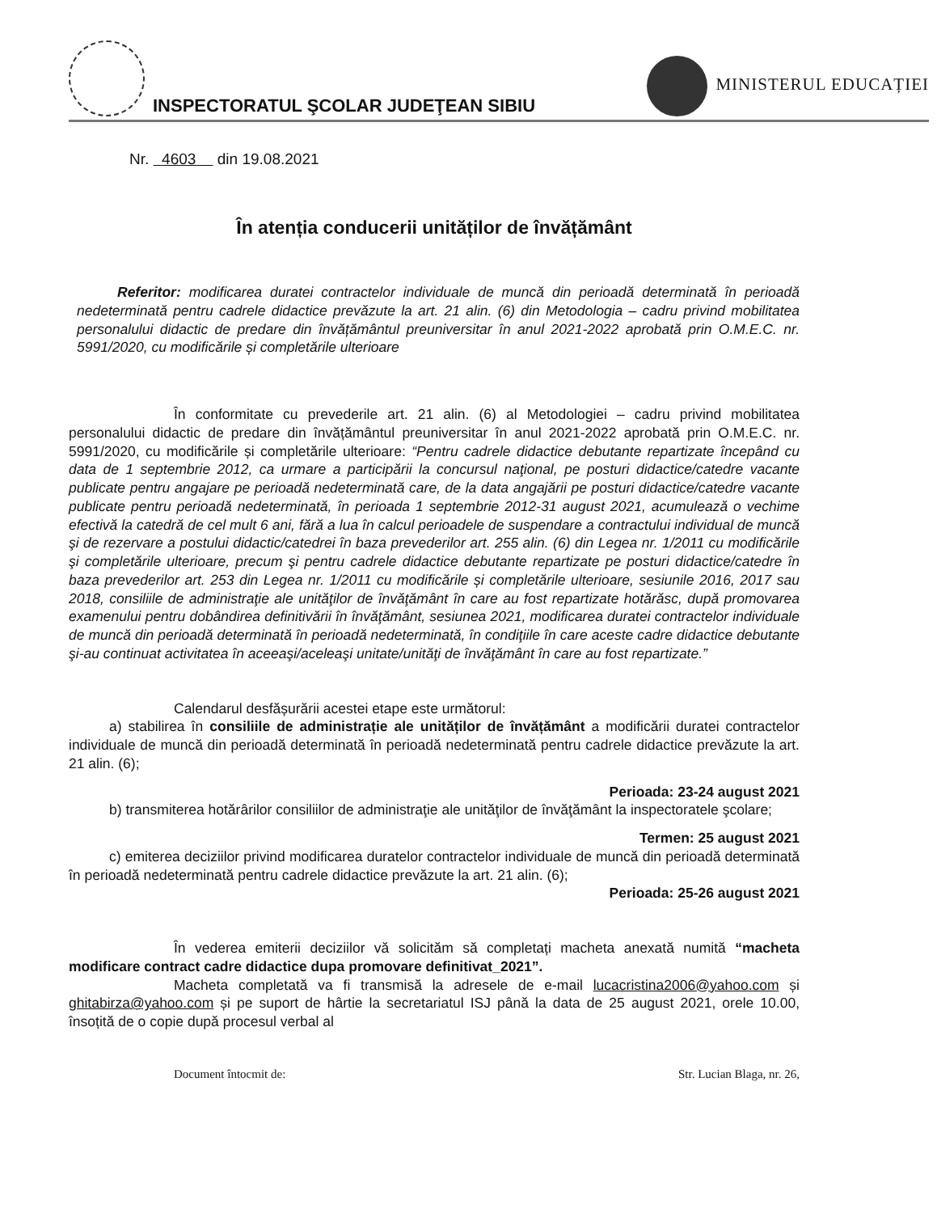INSPECTORATUL ŞCOLAR JUDEŢEAN SIBIU
MINISTERUL EDUCAȚIEI
Nr. 4603 din 19.08.2021
În atenția conducerii unităților de învățământ
Referitor: modificarea duratei contractelor individuale de muncă din perioadă determinată în perioadă nedeterminată pentru cadrele didactice prevăzute la art. 21 alin. (6) din Metodologia – cadru privind mobilitatea personalului didactic de predare din învățământul preuniversitar în anul 2021-2022 aprobată prin O.M.E.C. nr. 5991/2020, cu modificările și completările ulterioare
În conformitate cu prevederile art. 21 alin. (6) al Metodologiei – cadru privind mobilitatea personalului didactic de predare din învățământul preuniversitar în anul 2021-2022 aprobată prin O.M.E.C. nr. 5991/2020, cu modificările și completările ulterioare: “Pentru cadrele didactice debutante repartizate începând cu data de 1 septembrie 2012, ca urmare a participării la concursul naţional, pe posturi didactice/catedre vacante publicate pentru angajare pe perioadă nedeterminată care, de la data angajării pe posturi didactice/catedre vacante publicate pentru perioadă nedeterminată, în perioada 1 septembrie 2012-31 august 2021, acumulează o vechime efectivă la catedră de cel mult 6 ani, fără a lua în calcul perioadele de suspendare a contractului individual de muncă şi de rezervare a postului didactic/catedrei în baza prevederilor art. 255 alin. (6) din Legea nr. 1/2011 cu modificările şi completările ulterioare, precum şi pentru cadrele didactice debutante repartizate pe posturi didactice/catedre în baza prevederilor art. 253 din Legea nr. 1/2011 cu modificările și completările ulterioare, sesiunile 2016, 2017 sau 2018, consiliile de administraţie ale unităţilor de învăţământ în care au fost repartizate hotărăsc, după promovarea examenului pentru dobândirea definitivării în învăţământ, sesiunea 2021, modificarea duratei contractelor individuale de muncă din perioadă determinată în perioadă nedeterminată, în condiţiile în care aceste cadre didactice debutante şi-au continuat activitatea în aceeaşi/aceleaşi unitate/unităţi de învăţământ în care au fost repartizate.”
Calendarul desfășurării acestei etape este următorul:
a) stabilirea în consiliile de administrație ale unităților de învățământ a modificării duratei contractelor individuale de muncă din perioadă determinată în perioadă nedeterminată pentru cadrele didactice prevăzute la art. 21 alin. (6);
Perioada: 23-24 august 2021
b) transmiterea hotărârilor consiliilor de administraţie ale unităţilor de învăţământ la inspectoratele şcolare;
Termen: 25 august 2021
c) emiterea deciziilor privind modificarea duratelor contractelor individuale de muncă din perioadă determinată în perioadă nedeterminată pentru cadrele didactice prevăzute la art. 21 alin. (6);
Perioada: 25-26 august 2021
În vederea emiterii deciziilor vă solicităm să completați macheta anexată numită “macheta modificare contract cadre didactice dupa promovare definitivat_2021”.
Macheta completată va fi transmisă la adresele de e-mail lucacristina2006@yahoo.com și ghitabirza@yahoo.com și pe suport de hârtie la secretariatul ISJ până la data de 25 august 2021, orele 10.00, însoțită de o copie după procesul verbal al
Document întocmit de: Str. Lucian Blaga, nr. 26,